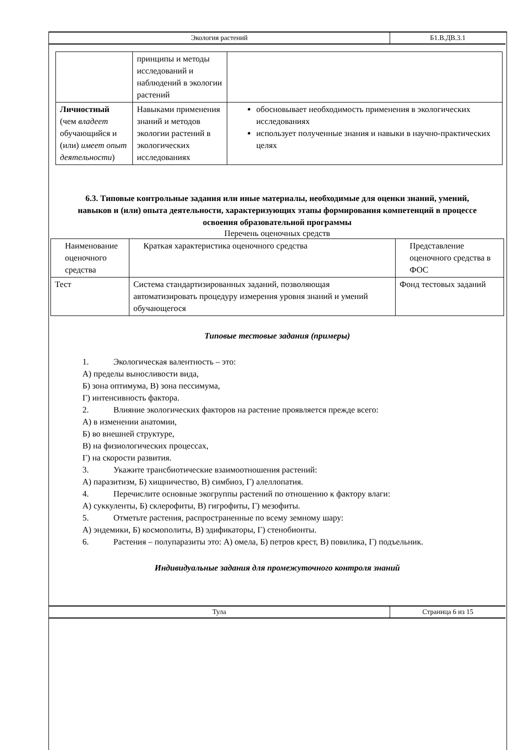| Экология растений | Б1.В.ДВ.3.1 |
| | принципы и методы исследований и наблюдений в экологии растений | |
| Личностный (чем владеет обучающийся и (или) имеет опыт деятельности ) | Навыками применения знаний и методов экологии растений в экологических исследованиях | обосновывает необходимость применения в экологических исследованиях использует полученные знания и навыки в научно-практических целях |
6.3. Типовые контрольные задания или иные материалы, необходимые для оценки знаний, умений, навыков и (или) опыта деятельности, характеризующих этапы формирования компетенций в процессе освоения образовательной программы
Перечень оценочных средств
| Наименование оценочного средства | Краткая характеристика оценочного средства | Представление оценочного средства в ФОС |
| Тест | Система стандартизированных заданий, позволяющая автоматизировать процедуру измерения уровня знаний и умений обучающегося | Фонд тестовых заданий |
Типовые тестовые задания (примеры)
1. Экологическая валентность – это:
А) пределы выносливости вида,
Б) зона оптимума, В) зона пессимума,
Г) интенсивность фактора.
2. Влияние экологических факторов на растение проявляется прежде всего:
А) в изменении анатомии,
Б) во внешней структуре,
В) на физиологических процессах,
Г) на скорости развития.
3. Укажите трансбиотические взаимоотношения растений:
А) паразитизм, Б) хищничество, В) симбиоз, Г) алеллопатия.
4. Перечислите основные экогруппы растений по отношению к фактору влаги:
А) суккуленты, Б) склерофиты, В) гигрофиты, Г) мезофиты.
5. Отметьте растения, распространенные по всему земному шару:
А) эндемики, Б) космополиты, В) эдификаторы, Г) стенобионты.
6. Растения – полупаразиты это: А) омела, Б) петров крест, В) повилика, Г) подъельник.
Индивидуальные задания для промежуточного контроля знаний
| Тула | Страница 6 из 15 |